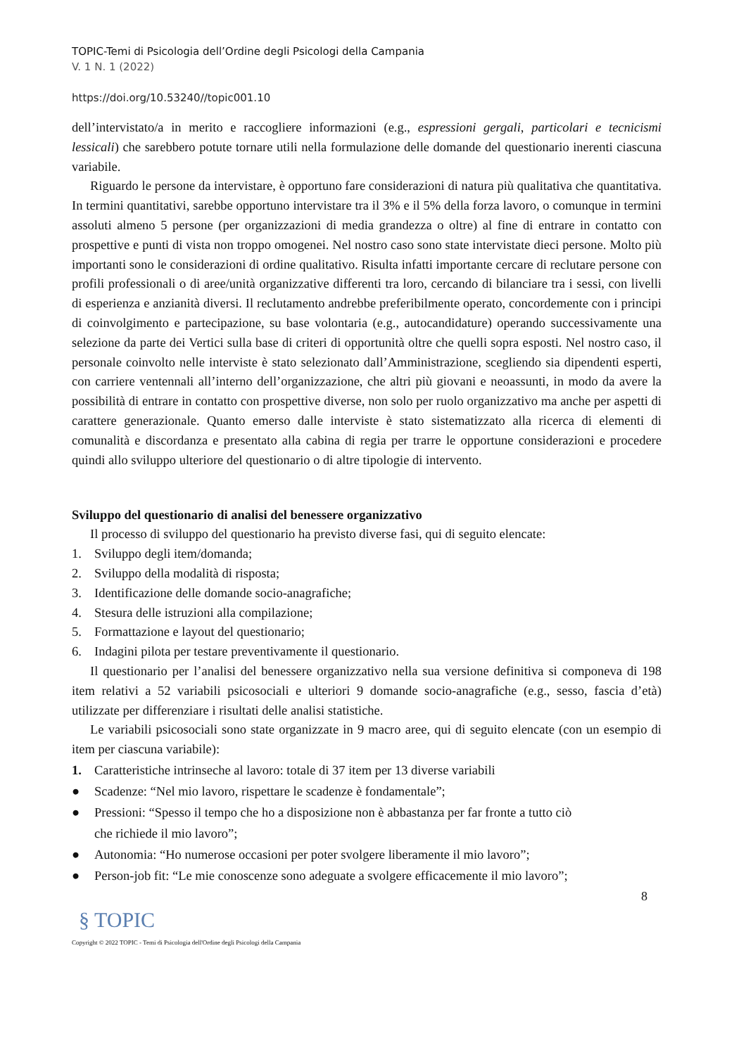TOPIC-Temi di Psicologia dell’Ordine degli Psicologi della Campania
V. 1 N. 1 (2022)
https://doi.org/10.53240//topic001.10
dell’intervistato/a in merito e raccogliere informazioni (e.g., espressioni gergali, particolari e tecnicismi lessicali) che sarebbero potute tornare utili nella formulazione delle domande del questionario inerenti ciascuna variabile.
Riguardo le persone da intervistare, è opportuno fare considerazioni di natura più qualitativa che quantitativa. In termini quantitativi, sarebbe opportuno intervistare tra il 3% e il 5% della forza lavoro, o comunque in termini assoluti almeno 5 persone (per organizzazioni di media grandezza o oltre) al fine di entrare in contatto con prospettive e punti di vista non troppo omogenei. Nel nostro caso sono state intervistate dieci persone. Molto più importanti sono le considerazioni di ordine qualitativo. Risulta infatti importante cercare di reclutare persone con profili professionali o di aree/unità organizzative differenti tra loro, cercando di bilanciare tra i sessi, con livelli di esperienza e anzianità diversi. Il reclutamento andrebbe preferibilmente operato, concordemente con i principi di coinvolgimento e partecipazione, su base volontaria (e.g., autocandidature) operando successivamente una selezione da parte dei Vertici sulla base di criteri di opportunità oltre che quelli sopra esposti. Nel nostro caso, il personale coinvolto nelle interviste è stato selezionato dall’Amministrazione, scegliendo sia dipendenti esperti, con carriere ventennali all’interno dell’organizzazione, che altri più giovani e neoassunti, in modo da avere la possibilità di entrare in contatto con prospettive diverse, non solo per ruolo organizzativo ma anche per aspetti di carattere generazionale. Quanto emerso dalle interviste è stato sistematizzato alla ricerca di elementi di comunalità e discordanza e presentato alla cabina di regia per trarre le opportune considerazioni e procedere quindi allo sviluppo ulteriore del questionario o di altre tipologie di intervento.
Sviluppo del questionario di analisi del benessere organizzativo
Il processo di sviluppo del questionario ha previsto diverse fasi, qui di seguito elencate:
1. Sviluppo degli item/domanda;
2. Sviluppo della modalità di risposta;
3. Identificazione delle domande socio-anagrafiche;
4. Stesura delle istruzioni alla compilazione;
5. Formattazione e layout del questionario;
6. Indagini pilota per testare preventivamente il questionario.
Il questionario per l’analisi del benessere organizzativo nella sua versione definitiva si componeva di 198 item relativi a 52 variabili psicosociali e ulteriori 9 domande socio-anagrafiche (e.g., sesso, fascia d’età) utilizzate per differenziare i risultati delle analisi statistiche.
Le variabili psicosociali sono state organizzate in 9 macro aree, qui di seguito elencate (con un esempio di item per ciascuna variabile):
1. Caratteristiche intrinseche al lavoro: totale di 37 item per 13 diverse variabili
● Scadenze: “Nel mio lavoro, rispettare le scadenze è fondamentale”;
● Pressioni: “Spesso il tempo che ho a disposizione non è abbastanza per far fronte a tutto ciò che richiede il mio lavoro”;
● Autonomia: “Ho numerose occasioni per poter svolgere liberamente il mio lavoro”;
● Person-job fit: “Le mie conoscenze sono adeguate a svolgere efficacemente il mio lavoro”;
8
§ TOPIC
Copyright © 2022 TOPIC - Temi di Psicologia dell'Ordine degli Psicologi della Campania